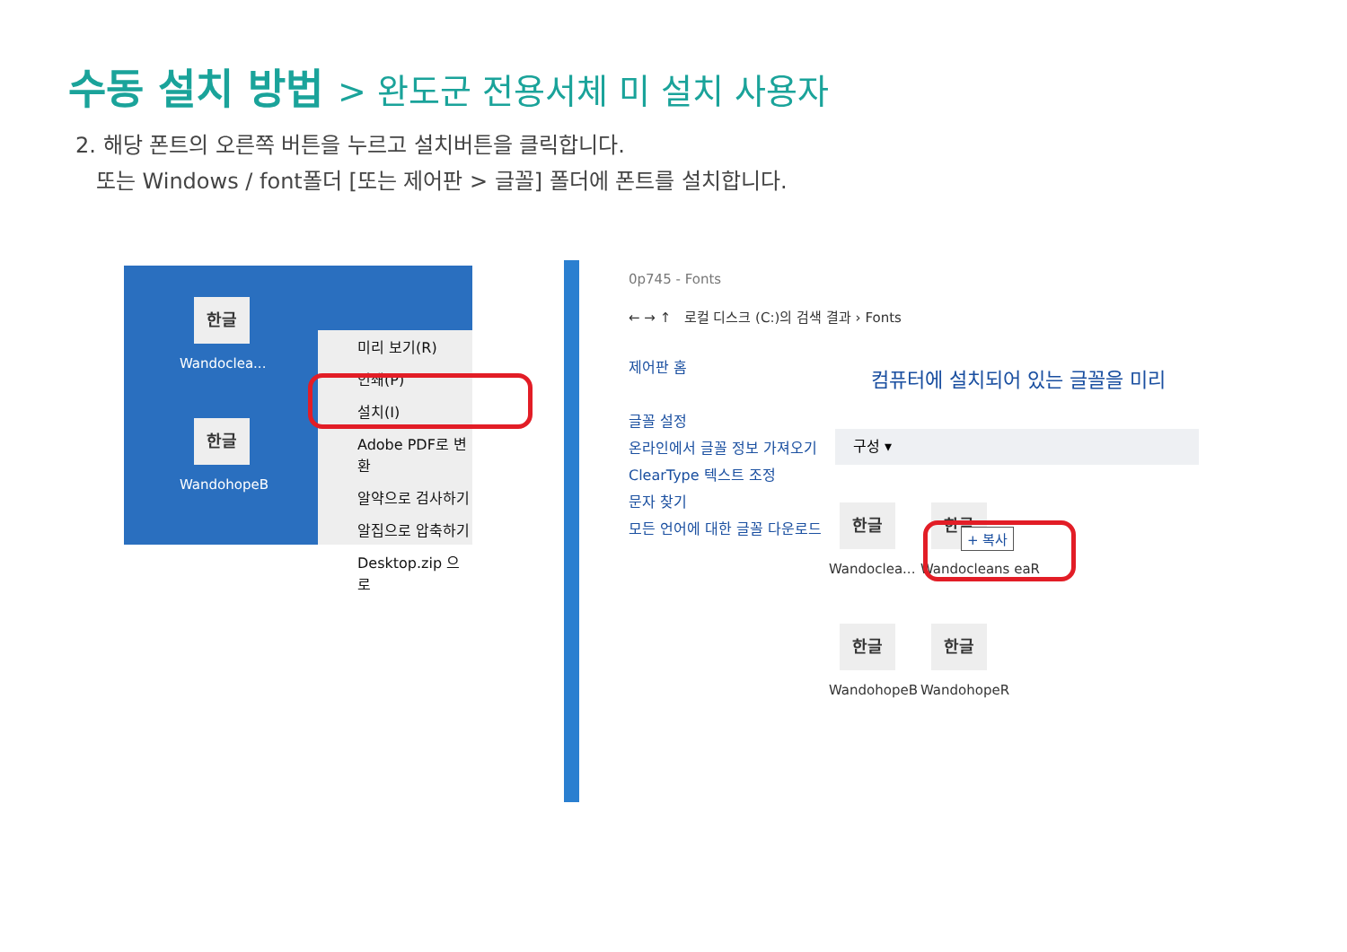수동 설치 방법 > 완도군 전용서체 미 설치 사용자
2. 해당 폰트의 오른쪽 버튼을 누르고 설치버튼을 클릭합니다.
또는 Windows / font폴더 [또는 제어판 > 글꼴] 폴더에 폰트를 설치합니다.
한글
Wandoclea...
한글
WandohopeB
미리 보기(R)
인쇄(P)
설치(I)
Adobe PDF로 변환
알약으로 검사하기
알집으로 압축하기
Desktop.zip 으로
0p745 - Fonts
← → ↑ 로컬 디스크 (C:)의 검색 결과 › Fonts
제어판 홈
글꼴 설정
온라인에서 글꼴 정보 가져오기
ClearType 텍스트 조정
문자 찾기
모든 언어에 대한 글꼴 다운로드
컴퓨터에 설치되어 있는 글꼴을 미리
구성 ▾
한글
Wandoclea...
한글
Wandocleans eaR
+ 복사
한글
WandohopeB
한글
WandohopeR